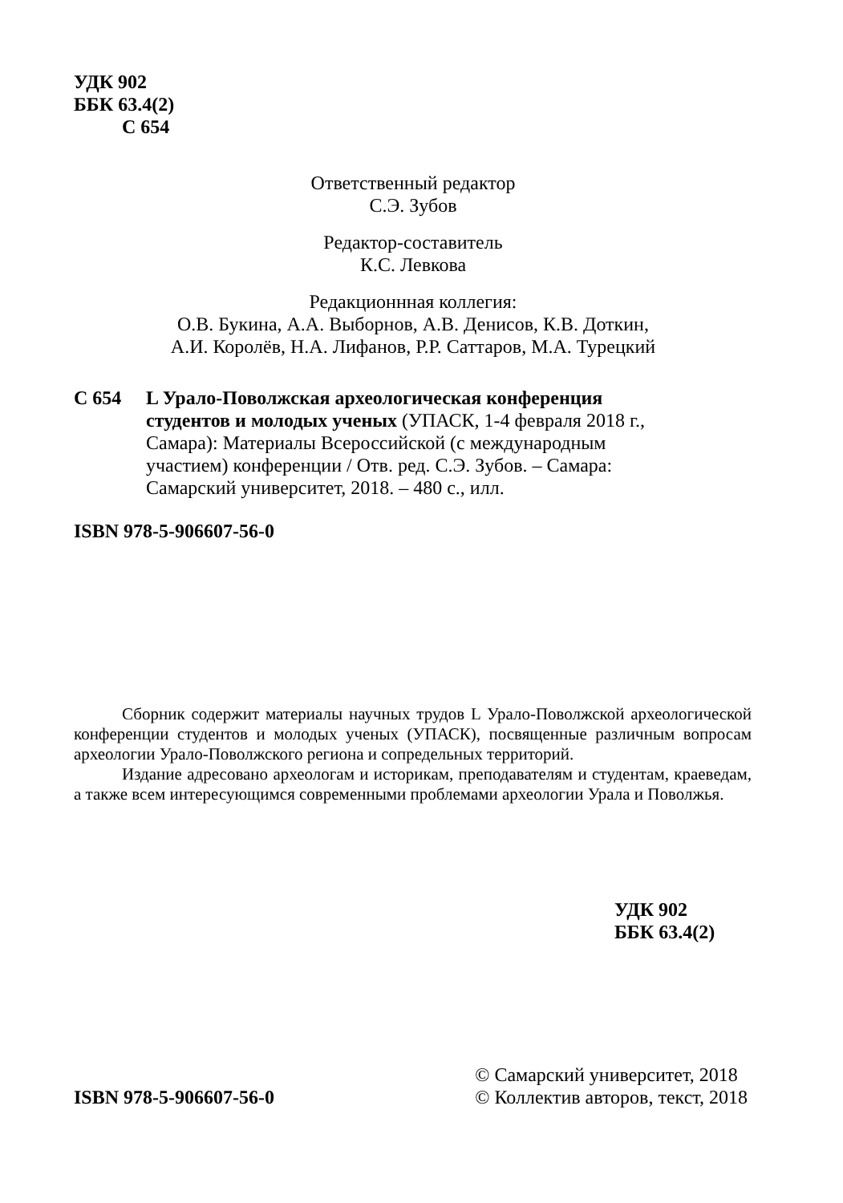УДК 902
ББК 63.4(2)
С 654
Ответственный редактор
С.Э. Зубов
Редактор-составитель
К.С. Левкова
Редакционнная коллегия:
О.В. Букина, А.А. Выборнов, А.В. Денисов, К.В. Доткин,
А.И. Королёв, Н.А. Лифанов, Р.Р. Саттаров, М.А. Турецкий
С 654 L Урало-Поволжская археологическая конференция студентов и молодых ученых (УПАСК, 1-4 февраля 2018 г., Самара): Материалы Всероссийской (с международным участием) конференции / Отв. ред. С.Э. Зубов. – Самара: Самарский университет, 2018. – 480 с., илл.
ISBN 978-5-906607-56-0
Сборник содержит материалы научных трудов L Урало-Поволжской археологической конференции студентов и молодых ученых (УПАСК), посвященные различным вопросам археологии Урало-Поволжского региона и сопредельных территорий.
Издание адресовано археологам и историкам, преподавателям и студентам, краеведам, а также всем интересующимся современными проблемами археологии Урала и Поволжья.
УДК 902
ББК 63.4(2)
ISBN 978-5-906607-56-0
© Самарский университет, 2018
© Коллектив авторов, текст, 2018